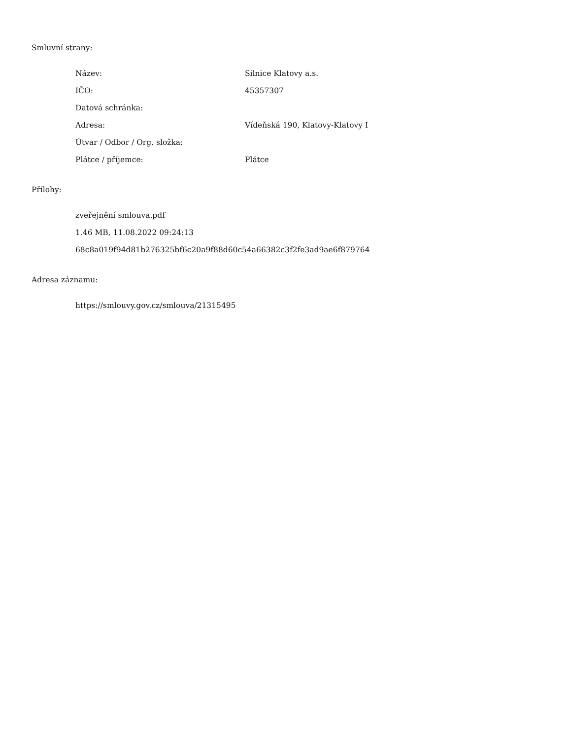Smluvní strany:
| Název: | Silnice Klatovy a.s. |
| IČO: | 45357307 |
| Datová schránka: | |
| Adresa: | Vídeňská 190, Klatovy-Klatovy I |
| Útvar / Odbor / Org. složka: | |
| Plátce / příjemce: | Plátce |
Přílohy:
zveřejnění smlouva.pdf
1.46 MB, 11.08.2022 09:24:13
68c8a019f94d81b276325bf6c20a9f88d60c54a66382c3f2fe3ad9ae6f879764
Adresa záznamu:
https://smlouvy.gov.cz/smlouva/21315495